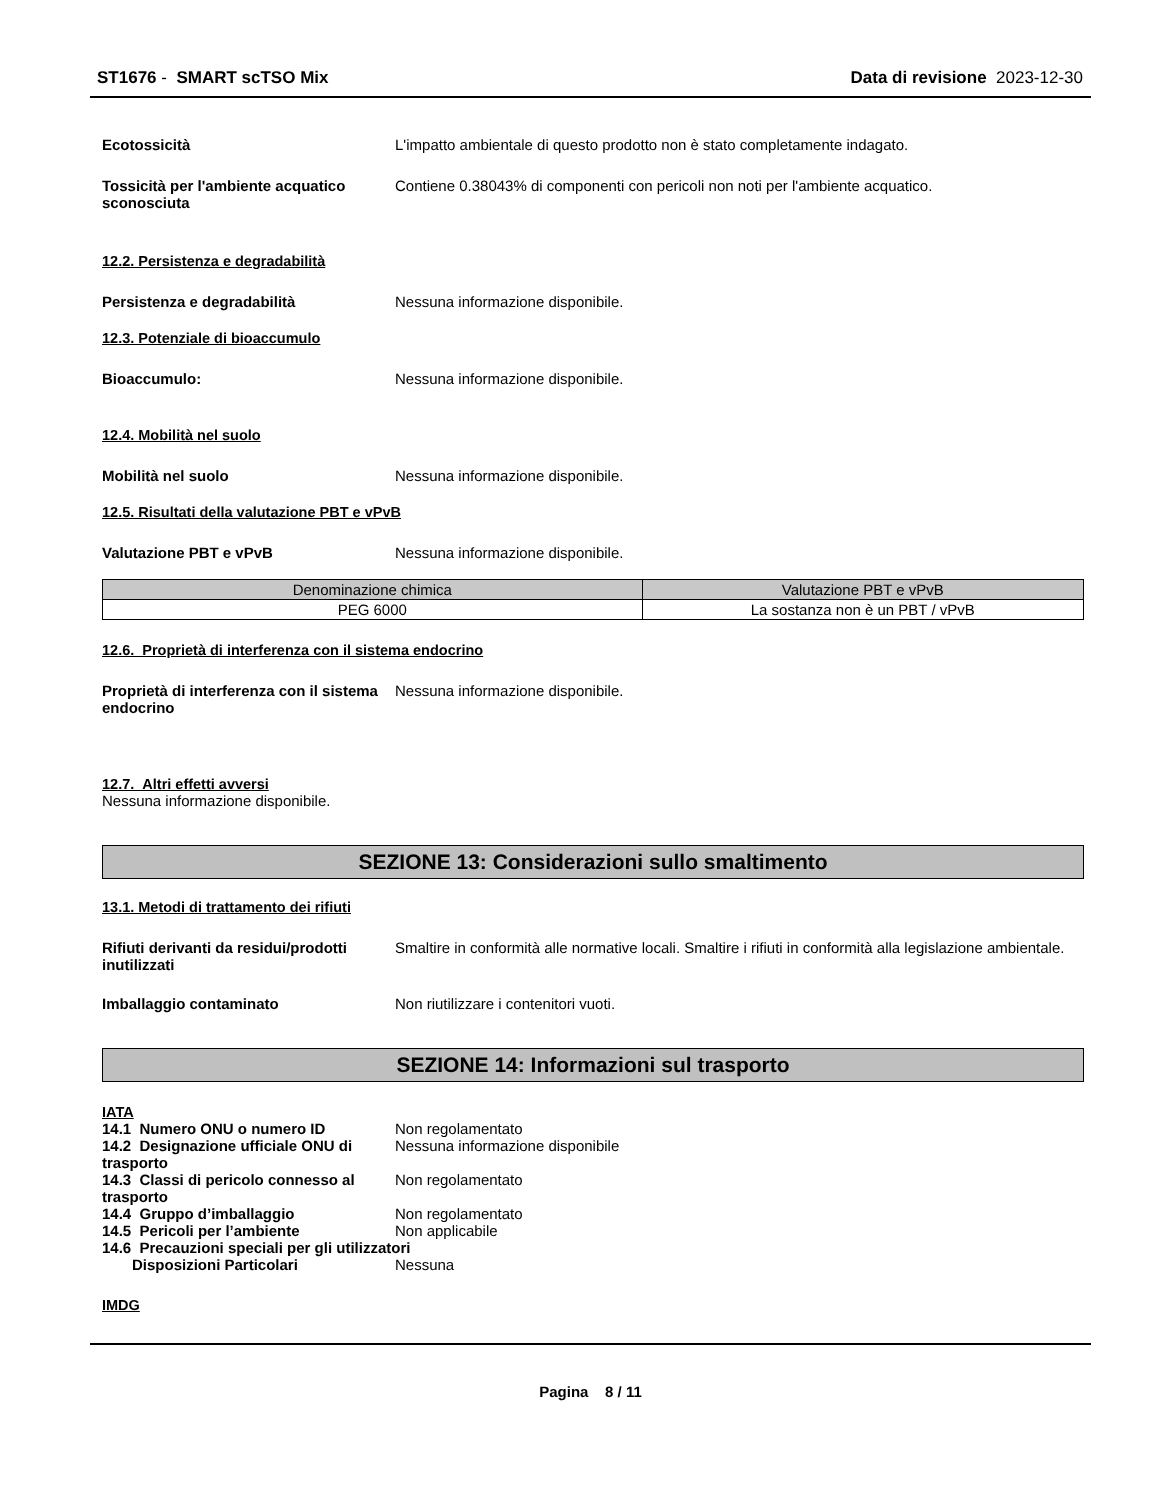ST1676 - SMART scTSO Mix Data di revisione 2023-12-30
Ecotossicità L'impatto ambientale di questo prodotto non è stato completamente indagato.
Tossicità per l'ambiente acquatico sconosciuta
Contiene 0.38043% di componenti con pericoli non noti per l'ambiente acquatico.
12.2. Persistenza e degradabilità
Persistenza e degradabilità Nessuna informazione disponibile.
12.3. Potenziale di bioaccumulo
Bioaccumulo: Nessuna informazione disponibile.
12.4. Mobilità nel suolo
Mobilità nel suolo Nessuna informazione disponibile.
12.5. Risultati della valutazione PBT e vPvB
Valutazione PBT e vPvB Nessuna informazione disponibile.
| Denominazione chimica | Valutazione PBT e vPvB |
| --- | --- |
| PEG 6000 | La sostanza non è un PBT / vPvB |
12.6. Proprietà di interferenza con il sistema endocrino
Proprietà di interferenza con il sistema endocrino
Nessuna informazione disponibile.
12.7. Altri effetti avversi
Nessuna informazione disponibile.
SEZIONE 13: Considerazioni sullo smaltimento
13.1. Metodi di trattamento dei rifiuti
Rifiuti derivanti da residui/prodotti inutilizzati
Smaltire in conformità alle normative locali. Smaltire i rifiuti in conformità alla legislazione ambientale.
Imballaggio contaminato Non riutilizzare i contenitori vuoti.
SEZIONE 14: Informazioni sul trasporto
IATA
14.1 Numero ONU o numero ID Non regolamentato
14.2 Designazione ufficiale ONU di trasporto
Nessuna informazione disponibile
14.3 Classi di pericolo connesso al trasporto
Non regolamentato
14.4 Gruppo d’imballaggio Non regolamentato
14.5 Pericoli per l’ambiente Non applicabile
14.6 Precauzioni speciali per gli utilizzatori
Disposizioni Particolari Nessuna
IMDG
Pagina 8 / 11